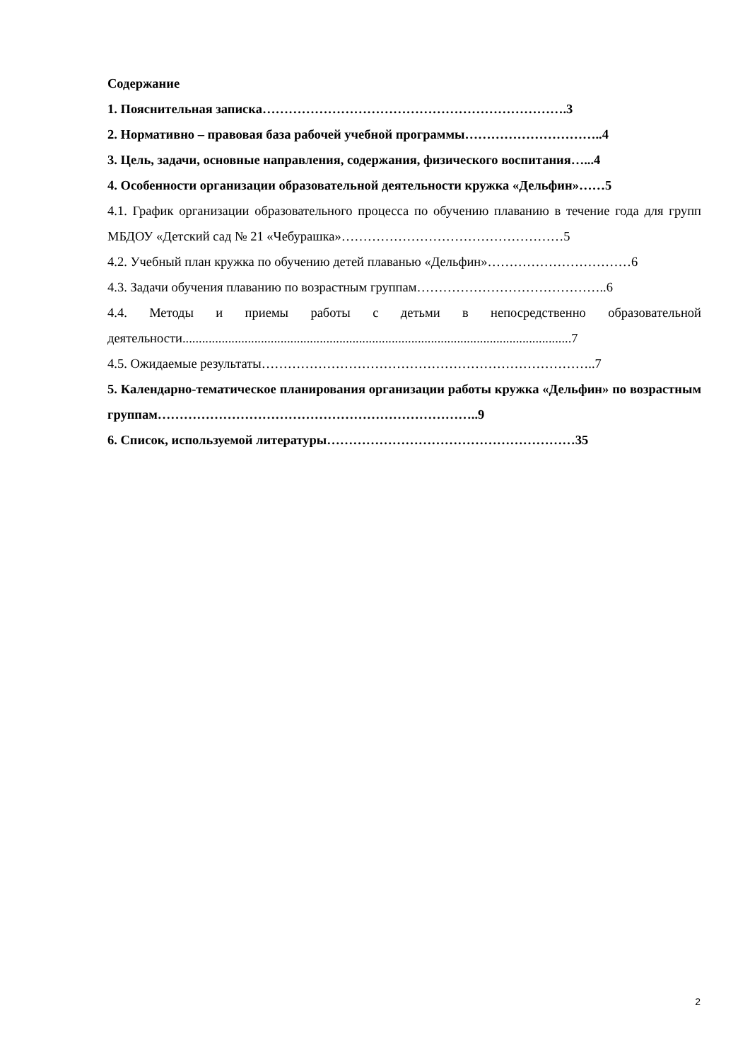Содержание
1. Пояснительная записка…………………………………………………………….3
2. Нормативно – правовая база рабочей учебной программы…………………………..4
3. Цель, задачи, основные направления, содержания, физического воспитания…...4
4. Особенности организации образовательной деятельности кружка «Дельфин»……5
4.1. График организации образовательного процесса по обучению плаванию в течение года для групп МБДОУ «Детский сад № 21 «Чебурашка»……………………………………………5
4.2. Учебный план кружка по обучению детей плаванью «Дельфин»……………………………6
4.3. Задачи обучения плаванию по возрастным группам……………………………………..6
4.4. Методы и приемы работы с детьми в непосредственно образовательной деятельности.......................................................................................................................7
4.5. Ожидаемые результаты…………………………………………………………………..7
5. Календарно-тематическое планирования организации работы кружка «Дельфин» по возрастным группам………………………………………………………………..9
6. Список, используемой литературы…………………………………………………35
2